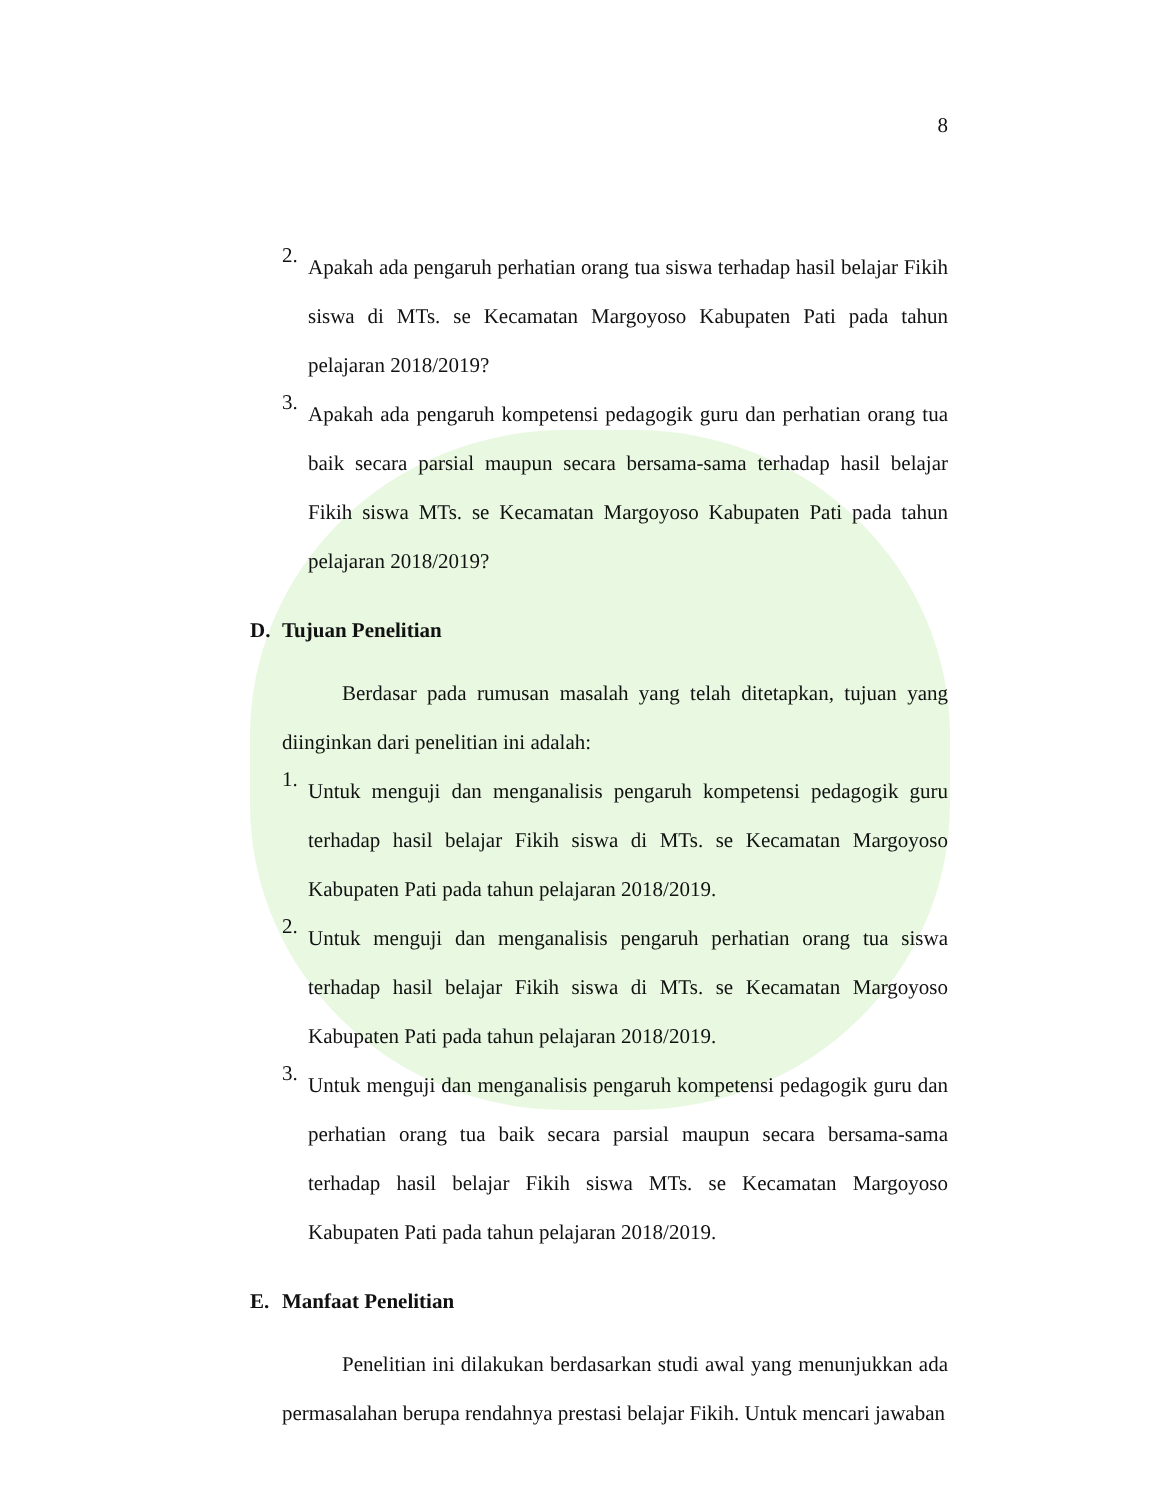8
2.
Apakah ada pengaruh perhatian orang tua siswa terhadap hasil belajar Fikih siswa di MTs. se Kecamatan Margoyoso Kabupaten Pati pada tahun pelajaran 2018/2019?
3.
Apakah ada pengaruh kompetensi pedagogik guru dan perhatian orang tua baik secara parsial maupun secara bersama-sama terhadap hasil belajar Fikih siswa MTs. se Kecamatan Margoyoso Kabupaten Pati pada tahun pelajaran 2018/2019?
D. Tujuan Penelitian
Berdasar pada rumusan masalah yang telah ditetapkan, tujuan yang diinginkan dari penelitian ini adalah:
1.
Untuk menguji dan menganalisis pengaruh kompetensi pedagogik guru terhadap hasil belajar Fikih siswa di MTs. se Kecamatan Margoyoso Kabupaten Pati pada tahun pelajaran 2018/2019.
2.
Untuk menguji dan menganalisis pengaruh perhatian orang tua siswa terhadap hasil belajar Fikih siswa di MTs. se Kecamatan Margoyoso Kabupaten Pati pada tahun pelajaran 2018/2019.
3.
Untuk menguji dan menganalisis pengaruh kompetensi pedagogik guru dan perhatian orang tua baik secara parsial maupun secara bersama-sama terhadap hasil belajar Fikih siswa MTs. se Kecamatan Margoyoso Kabupaten Pati pada tahun pelajaran 2018/2019.
E. Manfaat Penelitian
Penelitian ini dilakukan berdasarkan studi awal yang menunjukkan ada permasalahan berupa rendahnya prestasi belajar Fikih. Untuk mencari jawaban